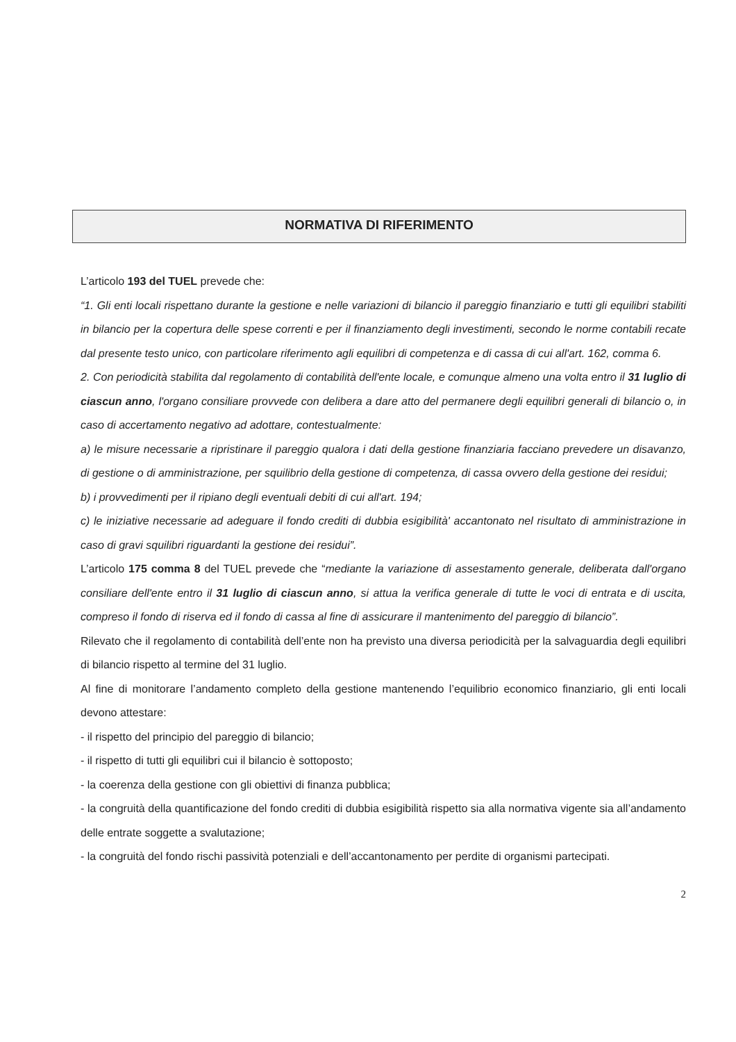NORMATIVA DI RIFERIMENTO
L’articolo 193 del TUEL prevede che:
“1. Gli enti locali rispettano durante la gestione e nelle variazioni di bilancio il pareggio finanziario e tutti gli equilibri stabiliti in bilancio per la copertura delle spese correnti e per il finanziamento degli investimenti, secondo le norme contabili recate dal presente testo unico, con particolare riferimento agli equilibri di competenza e di cassa di cui all'art. 162, comma 6.
2. Con periodicità stabilita dal regolamento di contabilità dell'ente locale, e comunque almeno una volta entro il 31 luglio di ciascun anno, l'organo consiliare provvede con delibera a dare atto del permanere degli equilibri generali di bilancio o, in caso di accertamento negativo ad adottare, contestualmente:
a) le misure necessarie a ripristinare il pareggio qualora i dati della gestione finanziaria facciano prevedere un disavanzo, di gestione o di amministrazione, per squilibrio della gestione di competenza, di cassa ovvero della gestione dei residui;
b) i provvedimenti per il ripiano degli eventuali debiti di cui all'art. 194;
c) le iniziative necessarie ad adeguare il fondo crediti di dubbia esigibilità' accantonato nel risultato di amministrazione in caso di gravi squilibri riguardanti la gestione dei residui”.
L’articolo 175 comma 8 del TUEL prevede che “mediante la variazione di assestamento generale, deliberata dall'organo consiliare dell'ente entro il 31 luglio di ciascun anno, si attua la verifica generale di tutte le voci di entrata e di uscita, compreso il fondo di riserva ed il fondo di cassa al fine di assicurare il mantenimento del pareggio di bilancio”.
Rilevato che il regolamento di contabilità dell’ente non ha previsto una diversa periodicità per la salvaguardia degli equilibri di bilancio rispetto al termine del 31 luglio.
Al fine di monitorare l’andamento completo della gestione mantenendo l’equilibrio economico finanziario, gli enti locali devono attestare:
- il rispetto del principio del pareggio di bilancio;
- il rispetto di tutti gli equilibri cui il bilancio è sottoposto;
- la coerenza della gestione con gli obiettivi di finanza pubblica;
- la congruità della quantificazione del fondo crediti di dubbia esigibilità rispetto sia alla normativa vigente sia all’andamento delle entrate soggette a svalutazione;
- la congruità del fondo rischi passività potenziali e dell’accantonamento per perdite di organismi partecipati.
2